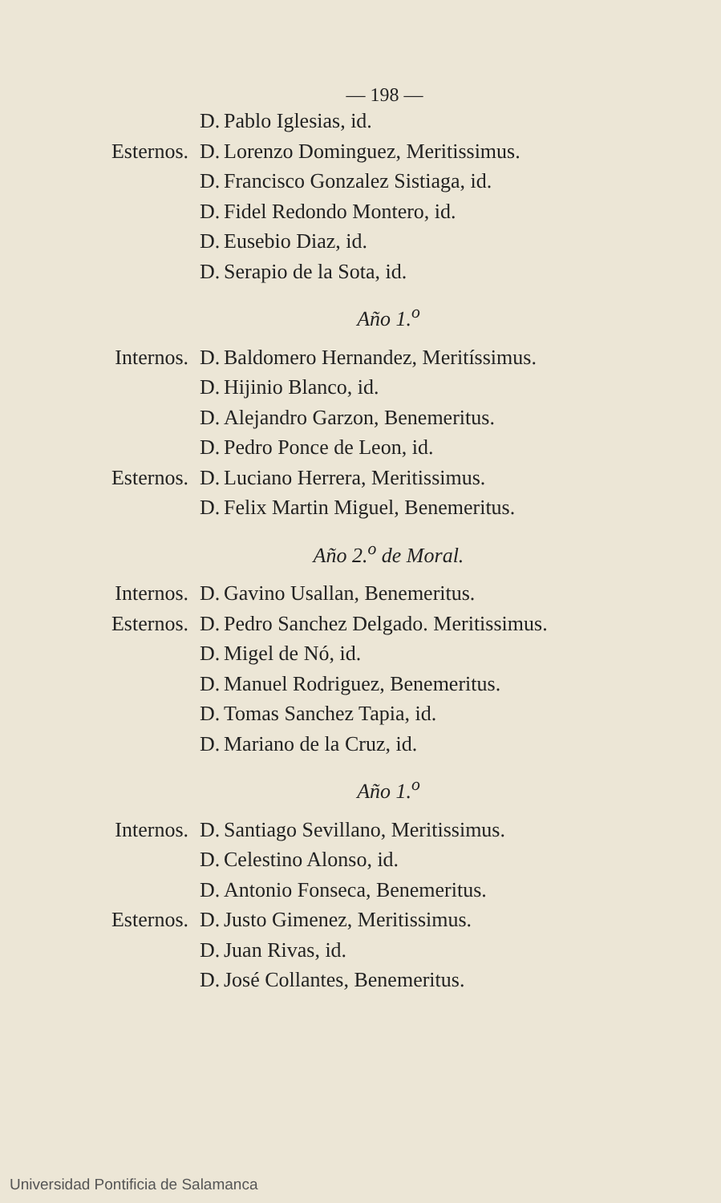— 198 —
D. Pablo Iglesias, id.
Esternos. D. Lorenzo Dominguez, Meritissimus.
D. Francisco Gonzalez Sistiaga, id.
D. Fidel Redondo Montero, id.
D. Eusebio Diaz, id.
D. Serapio de la Sota, id.
Año 1.<sup>o</sup>
Internos. D. Baldomero Hernandez, Meritíssimus.
D. Hijinio Blanco, id.
D. Alejandro Garzon, Benemeritus.
D. Pedro Ponce de Leon, id.
Esternos. D. Luciano Herrera, Meritissimus.
D. Felix Martin Miguel, Benemeritus.
Año 2.<sup>o</sup> de Moral.
Internos. D. Gavino Usallan, Benemeritus.
Esternos. D. Pedro Sanchez Delgado. Meritissimus.
D. Migel de Nó, id.
D. Manuel Rodriguez, Benemeritus.
D. Tomas Sanchez Tapia, id.
D. Mariano de la Cruz, id.
Año 1.<sup>o</sup>
Internos. D. Santiago Sevillano, Meritissimus.
D. Celestino Alonso, id.
D. Antonio Fonseca, Benemeritus.
Esternos. D. Justo Gimenez, Meritissimus.
D. Juan Rivas, id.
D. José Collantes, Benemeritus.
Universidad Pontificia de Salamanca